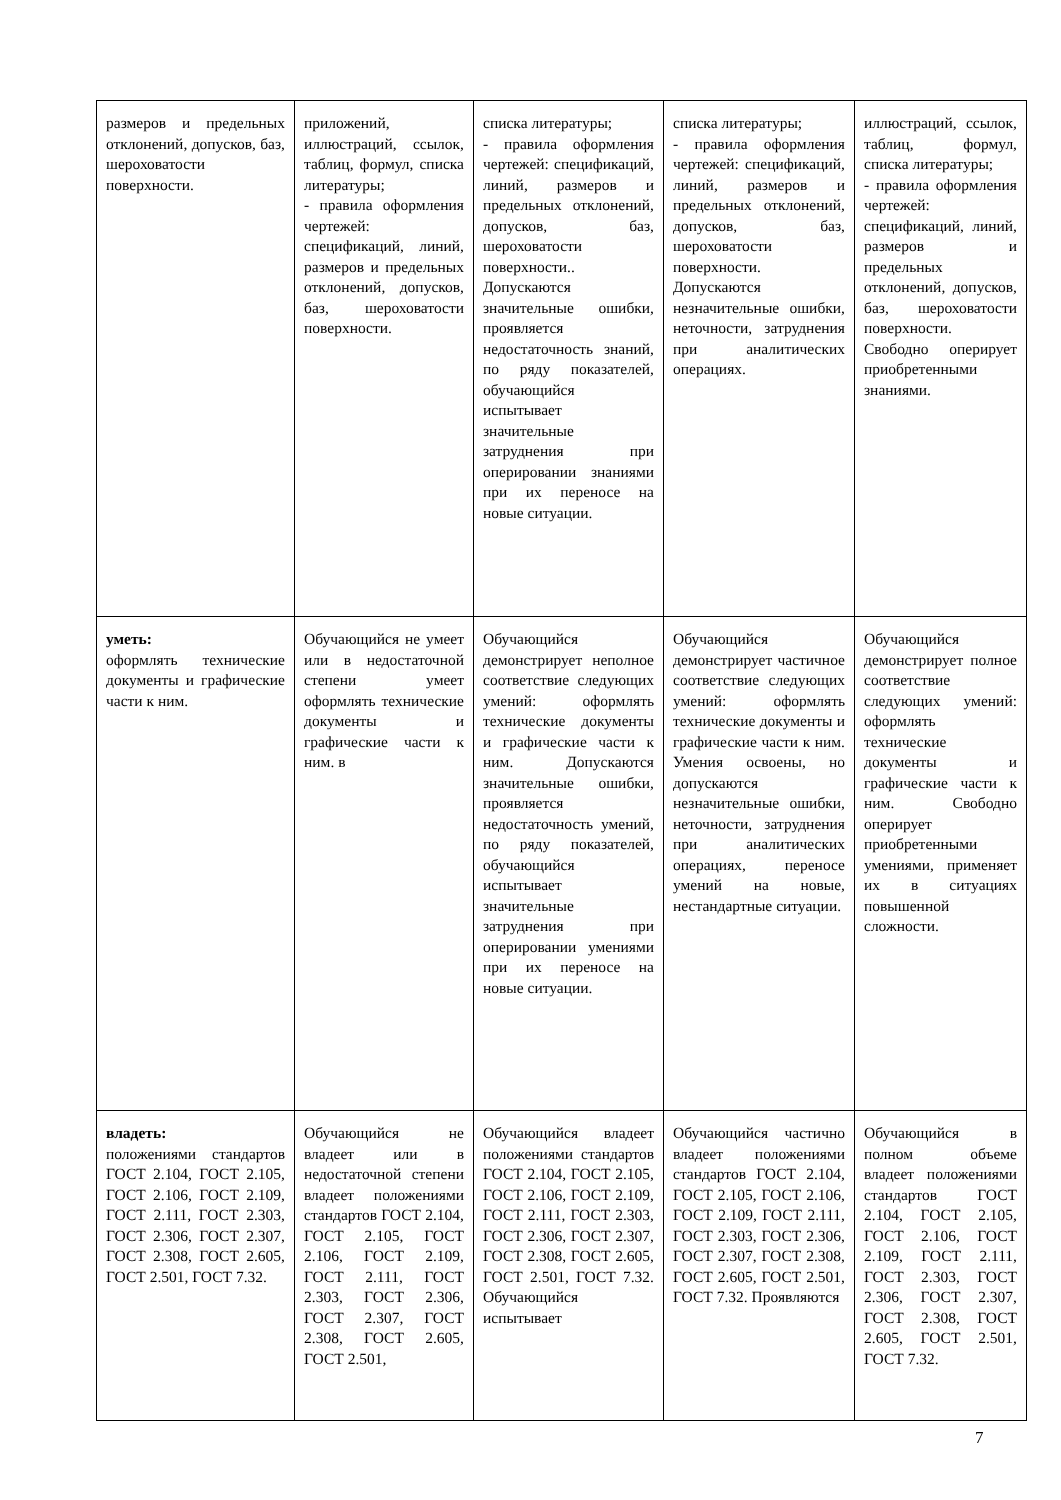| размеров и предельных отклонений, допусков, баз, шероховатости поверхности. | приложений, иллюстраций, ссылок, таблиц, формул, списка литературы; - правила оформления чертежей: спецификаций, линий, размеров и предельных отклонений, допусков, баз, шероховатости поверхности. | списка литературы; - правила оформления чертежей: спецификаций, линий, размеров и предельных отклонений, допусков, баз, шероховатости поверхности.. Допускаются значительные ошибки, проявляется недостаточность знаний, по ряду показателей, обучающийся испытывает значительные затруднения при оперировании знаниями при их переносе на новые ситуации. | списка литературы; - правила оформления чертежей: спецификаций, линий, размеров и предельных отклонений, допусков, баз, шероховатости поверхности. Допускаются незначительные ошибки, неточности, затруднения при аналитических операциях. | иллюстраций, ссылок, таблиц, формул, списка литературы; - правила оформления чертежей: спецификаций, линий, размеров и предельных отклонений, допусков, баз, шероховатости поверхности. Свободно оперирует приобретенными знаниями. |
| уметь: оформлять технические документы и графические части к ним. | Обучающийся не умеет или в недостаточной степени умеет оформлять технические документы и графические части к ним. в | Обучающийся демонстрирует неполное соответствие следующих умений: оформлять технические документы и графические части к ним. Допускаются значительные ошибки, проявляется недостаточность умений, по ряду показателей, обучающийся испытывает значительные затруднения при оперировании умениями при их переносе на новые ситуации. | Обучающийся демонстрирует частичное соответствие следующих умений: оформлять технические документы и графические части к ним. Умения освоены, но допускаются незначительные ошибки, неточности, затруднения при аналитических операциях, переносе умений на новые, нестандартные ситуации. | Обучающийся демонстрирует полное соответствие следующих умений: оформлять технические документы и графические части к ним. Свободно оперирует приобретенными умениями, применяет их в ситуациях повышенной сложности. |
| владеть: положениями стандартов ГОСТ 2.104, ГОСТ 2.105, ГОСТ 2.106, ГОСТ 2.109, ГОСТ 2.111, ГОСТ 2.303, ГОСТ 2.306, ГОСТ 2.307, ГОСТ 2.308, ГОСТ 2.605, ГОСТ 2.501, ГОСТ 7.32. | Обучающийся не владеет или в недостаточной степени владеет положениями стандартов ГОСТ 2.104, ГОСТ 2.105, ГОСТ 2.106, ГОСТ 2.109, ГОСТ 2.111, ГОСТ 2.303, ГОСТ 2.306, ГОСТ 2.307, ГОСТ 2.308, ГОСТ 2.605, ГОСТ 2.501, | Обучающийся владеет положениями стандартов ГОСТ 2.104, ГОСТ 2.105, ГОСТ 2.106, ГОСТ 2.109, ГОСТ 2.111, ГОСТ 2.303, ГОСТ 2.306, ГОСТ 2.307, ГОСТ 2.308, ГОСТ 2.605, ГОСТ 2.501, ГОСТ 7.32. Обучающийся испытывает | Обучающийся частично владеет положениями стандартов ГОСТ 2.104, ГОСТ 2.105, ГОСТ 2.106, ГОСТ 2.109, ГОСТ 2.111, ГОСТ 2.303, ГОСТ 2.306, ГОСТ 2.307, ГОСТ 2.308, ГОСТ 2.605, ГОСТ 2.501, ГОСТ 7.32. Проявляются | Обучающийся в полном объеме владеет положениями стандартов ГОСТ 2.104, ГОСТ 2.105, ГОСТ 2.106, ГОСТ 2.109, ГОСТ 2.111, ГОСТ 2.303, ГОСТ 2.306, ГОСТ 2.307, ГОСТ 2.308, ГОСТ 2.605, ГОСТ 2.501, ГОСТ 7.32. |
7